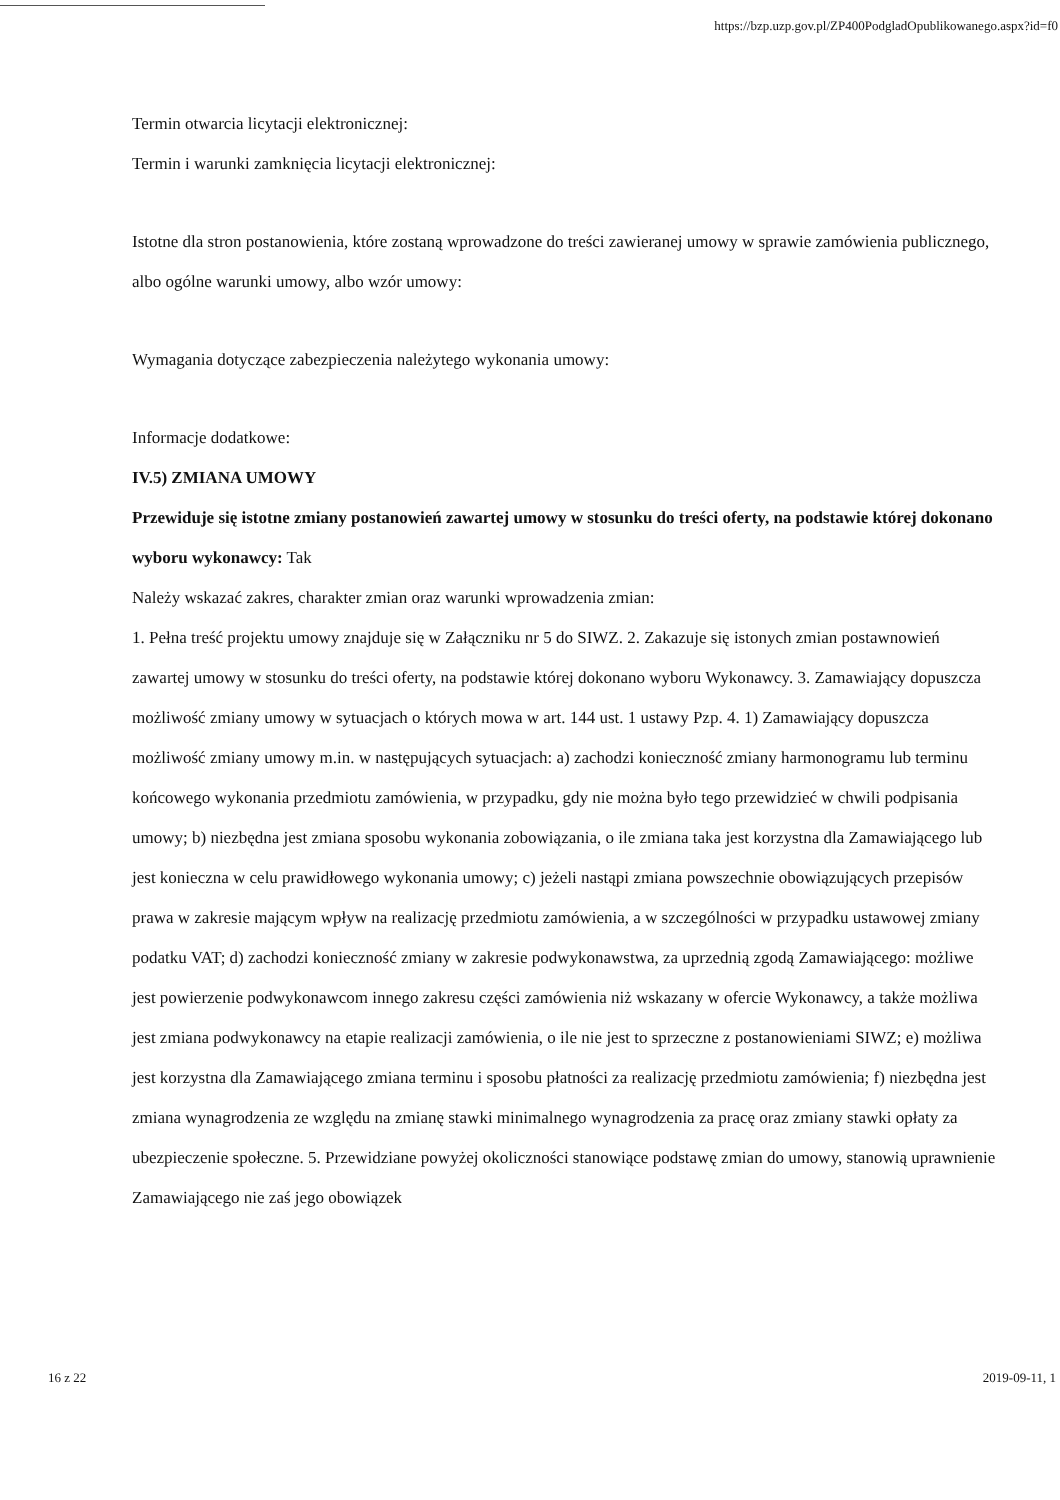https://bzp.uzp.gov.pl/ZP400PodgladOpublikowanego.aspx?id=f0
Termin otwarcia licytacji elektronicznej:
Termin i warunki zamknięcia licytacji elektronicznej:
Istotne dla stron postanowienia, które zostaną wprowadzone do treści zawieranej umowy w sprawie zamówienia publicznego, albo ogólne warunki umowy, albo wzór umowy:
Wymagania dotyczące zabezpieczenia należytego wykonania umowy:
Informacje dodatkowe:
IV.5) ZMIANA UMOWY
Przewiduje się istotne zmiany postanowień zawartej umowy w stosunku do treści oferty, na podstawie której dokonano wyboru wykonawcy: Tak
Należy wskazać zakres, charakter zmian oraz warunki wprowadzenia zmian:
1. Pełna treść projektu umowy znajduje się w Załączniku nr 5 do SIWZ. 2. Zakazuje się istonych zmian postawnowień zawartej umowy w stosunku do treści oferty, na podstawie której dokonano wyboru Wykonawcy. 3. Zamawiający dopuszcza możliwość zmiany umowy w sytuacjach o których mowa w art. 144 ust. 1 ustawy Pzp. 4. 1) Zamawiający dopuszcza możliwość zmiany umowy m.in. w następujących sytuacjach: a) zachodzi konieczność zmiany harmonogramu lub terminu końcowego wykonania przedmiotu zamówienia, w przypadku, gdy nie można było tego przewidzieć w chwili podpisania umowy; b) niezbędna jest zmiana sposobu wykonania zobowiązania, o ile zmiana taka jest korzystna dla Zamawiającego lub jest konieczna w celu prawidłowego wykonania umowy; c) jeżeli nastąpi zmiana powszechnie obowiązujących przepisów prawa w zakresie mającym wpływ na realizację przedmiotu zamówienia, a w szczególności w przypadku ustawowej zmiany podatku VAT; d) zachodzi konieczność zmiany w zakresie podwykonawstwa, za uprzednią zgodą Zamawiającego: możliwe jest powierzenie podwykonawcom innego zakresu części zamówienia niż wskazany w ofercie Wykonawcy, a także możliwa jest zmiana podwykonawcy na etapie realizacji zamówienia, o ile nie jest to sprzeczne z postanowieniami SIWZ; e) możliwa jest korzystna dla Zamawiającego zmiana terminu i sposobu płatności za realizację przedmiotu zamówienia; f) niezbędna jest zmiana wynagrodzenia ze względu na zmianę stawki minimalnego wynagrodzenia za pracę oraz zmiany stawki opłaty za ubezpieczenie społeczne. 5. Przewidziane powyżej okoliczności stanowiące podstawę zmian do umowy, stanowią uprawnienie Zamawiającego nie zaś jego obowiązek
16 z 22 2019-09-11, 1